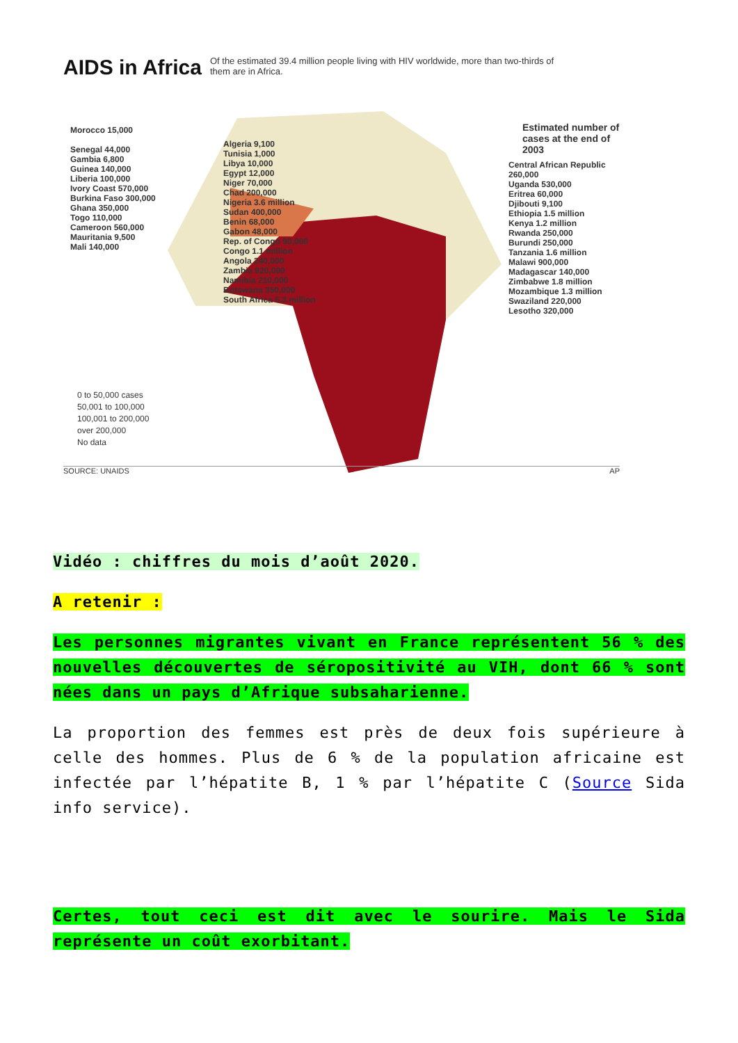AIDS in Africa
Of the estimated 39.4 million people living with HIV worldwide, more than two-thirds of them are in Africa.
Estimated number of
cases at the end of 2003
Morocco 15,000
Senegal 44,000
Gambia 6,800
Guinea 140,000
Liberia 100,000
Ivory Coast 570,000
Burkina Faso 300,000
Ghana 350,000
Togo 110,000
Cameroon 560,000
Mauritania 9,500
Mali 140,000
Algeria 9,100
Tunisia 1,000
Libya 10,000
Egypt 12,000
Niger 70,000
Chad 200,000
Nigeria 3.6 million
Sudan 400,000
Benin 68,000
Gabon 48,000
Rep. of Congo 90,000
Congo 1.1 million
Angola 240,000
Zambia 920,000
Namibia 210,000
Botswana 350,000
South Africa 5.3 million
Central African Republic 260,000
Uganda 530,000
Eritrea 60,000
Djibouti 9,100
Ethiopia 1.5 million
Kenya 1.2 million
Rwanda 250,000
Burundi 250,000
Tanzania 1.6 million
Malawi 900,000
Madagascar 140,000
Zimbabwe 1.8 million
Mozambique 1.3 million
Swaziland 220,000
Lesotho 320,000
0 to 50,000 cases
50,001 to 100,000
100,001 to 200,000
over 200,000
No data
SOURCE: UNAIDS AP
Vidéo : chiffres du mois d’août 2020.
A retenir :
Les personnes migrantes vivant en France représentent 56 % des nouvelles découvertes de séropositivité au VIH, dont 66 % sont nées dans un pays d’Afrique subsaharienne.
La proportion des femmes est près de deux fois supérieure à celle des hommes. Plus de 6 % de la population africaine est infectée par l’hépatite B, 1 % par l’hépatite C (Source Sida info service).
Certes, tout ceci est dit avec le sourire. Mais le Sida représente un coût exorbitant.